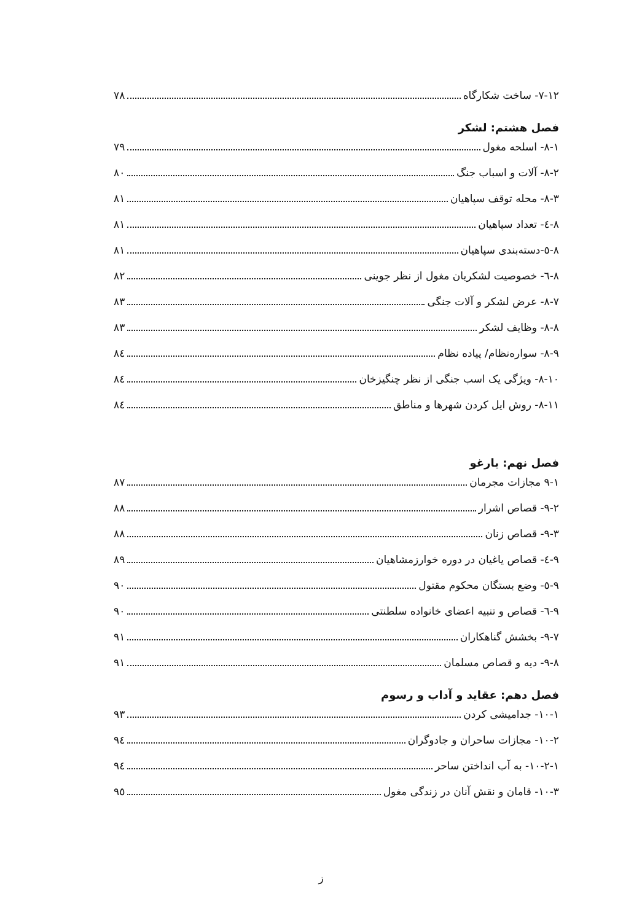۷-۱۲- ساخت شکارگاه ۷۸
فصل هشتم: لشکر
۸-۱- اسلحه مغول ۷۹
۸-۲- آلات و اسباب جنگ ۸۰
۸-۳- محله توقف سپاهیان ۸۱
۸-٤- تعداد سپاهیان ۸۱
۸-٥-دسته‌بندی سپاهیان ۸۱
۸-٦- خصوصیت لشکریان مغول از نظر جوینی ۸۲
۸-۷- عرض لشکر و آلات جنگی ۸۳
۸-۸- وظایف لشکر ۸۳
۸-۹- سواره‌نظام/ پیاده نظام ۸٤
۸-۱۰- ویژگی یک اسب جنگی از نظر چنگیزخان ۸٤
۸-۱۱- روش ایل کردن شهرها و مناطق ۸٤
فصل نهم: یارغو
۹-۱ مجازات مجرمان ۸۷
۹-۲- قصاص اشرار ۸۸
۹-۳- قصاص زنان ۸۸
۹-٤- قصاص یاغیان در دوره خوارزمشاهیان ۸۹
۹-٥- وضع بستگان محکوم مقتول ۹۰
۹-٦- قصاص و تنبیه اعضای خانواده سلطنتی ۹۰
۹-۷- بخشش گناهکاران ۹۱
۹-۸- دیه و قصاص مسلمان ۹۱
فصل دهم: عقاید و آداب و رسوم
۱۰-۱- جدامیشی کردن ۹۳
۱۰-۲- مجازات ساحران و جادوگران ۹٤
۱۰-۲-۱- به آب انداختن ساحر ۹٤
۱۰-۳- قامان و نقش آنان در زندگی مغول ۹٥
ز